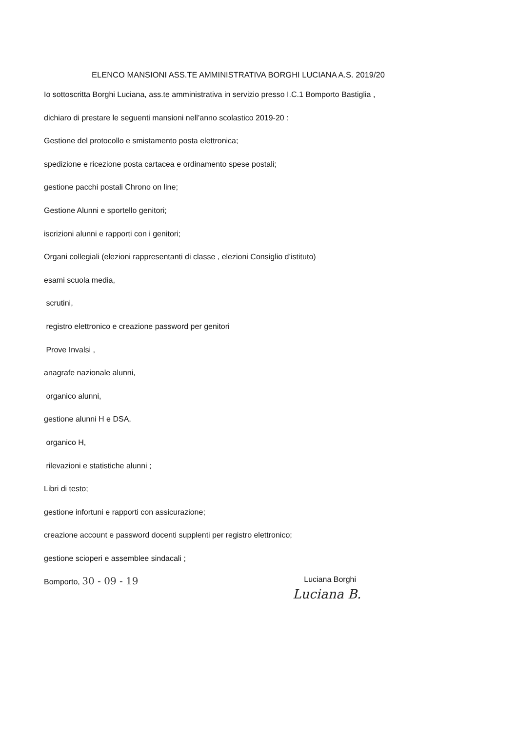ELENCO MANSIONI ASS.TE AMMINISTRATIVA BORGHI LUCIANA A.S. 2019/20
Io sottoscritta Borghi Luciana, ass.te amministrativa in servizio presso I.C.1 Bomporto Bastiglia ,
dichiaro di prestare le seguenti mansioni nell’anno scolastico 2019-20 :
Gestione del protocollo e smistamento posta elettronica;
spedizione e ricezione posta cartacea e ordinamento spese postali;
gestione pacchi postali Chrono on line;
Gestione Alunni e sportello genitori;
iscrizioni alunni e rapporti con i genitori;
Organi collegiali (elezioni rappresentanti di classe , elezioni Consiglio d’istituto)
esami scuola media,
scrutini,
registro elettronico e creazione password per genitori
Prove Invalsi ,
anagrafe nazionale alunni,
organico alunni,
gestione alunni H e DSA,
organico H,
rilevazioni e statistiche alunni ;
Libri di testo;
gestione infortuni e rapporti con assicurazione;
creazione account e password docenti supplenti per registro elettronico;
gestione scioperi e assemblee sindacali ;
Bomporto, 30 - 09 - 19 Luciana Borghi
Luciana B.